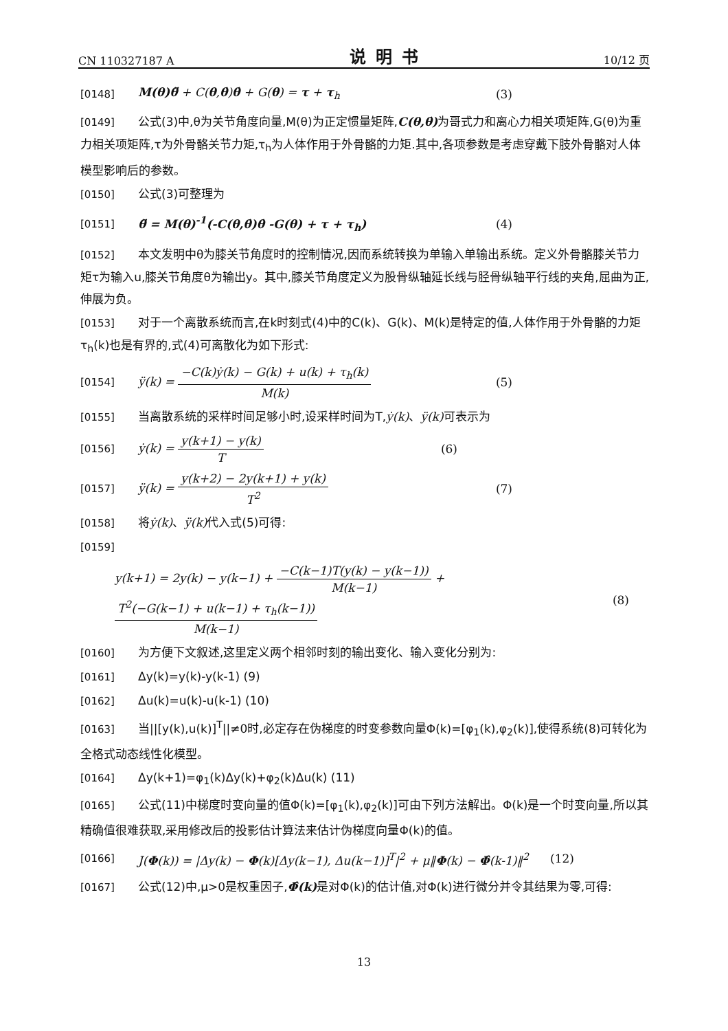CN 110327187 A 说明书 10/12 页
[0148] M(θ)θ̈ + C(θ,θ̇)θ̇ + G(θ) = τ + τ<sub>h</sub> (3)
[0149] 公式(3)中,θ为关节角度向量,M(θ)为正定惯量矩阵,C(θ,θ̇) 为哥式力和离心力相关项矩阵,G(θ)为重力相关项矩阵,τ为外骨骼关节力矩,τ<sub>h</sub>为人体作用于外骨骼的力矩.其中,各项参数是考虑穿戴下肢外骨骼对人体模型影响后的参数。
[0150] 公式(3)可整理为
[0151] θ̈ = M(θ)<sup>-1</sup>(-C(θ,θ̇)θ̇ -G(θ) + τ + τ<sub>h</sub>) (4)
[0152] 本文发明中θ为膝关节角度时的控制情况,因而系统转换为单输入单输出系统。定义外骨骼膝关节力矩τ为输入u,膝关节角度θ为输出y。其中,膝关节角度定义为股骨纵轴延长线与胫骨纵轴平行线的夹角,屈曲为正,伸展为负。
[0153] 对于一个离散系统而言,在k时刻式(4)中的C(k)、G(k)、M(k)是特定的值,人体作用于外骨骼的力矩τ<sub>h</sub>(k)也是有界的,式(4)可离散化为如下形式:
[0154] ÿ(k) = −C(k)ẏ(k) − G(k) + u(k) + τ<sub>h</sub>(k) M(k) (5)
[0155] 当离散系统的采样时间足够小时,设采样时间为T,ẏ(k)、ÿ(k) 可表示为
[0156] ẏ(k) = y(k+1) − y(k) T (6)
[0157] ÿ(k) = y(k+2) − 2y(k+1) + y(k) T<sup>2</sup> (7)
[0158] 将ẏ(k)、ÿ(k) 代入式(5)可得:
[0159]
y(k+1) = 2y(k) − y(k−1) + −C(k−1)T(y(k) − y(k−1)) M(k−1) + T<sup>2</sup>(−G(k−1) + u(k−1) + τ<sub>h</sub>(k−1)) M(k−1) (8)
[0160] 为方便下文叙述,这里定义两个相邻时刻的输出变化、输入变化分别为:
[0161] Δy(k)=y(k)-y(k-1) (9)
[0162] Δu(k)=u(k)-u(k-1) (10)
[0163] 当||[y(k),u(k)]<sup>T</sup>||≠0时,必定存在伪梯度的时变参数向量Φ(k)=[φ<sub>1</sub>(k),φ<sub>2</sub>(k)],使得系统(8)可转化为全格式动态线性化模型。
[0164] Δy(k+1)=φ<sub>1</sub>(k)Δy(k)+φ<sub>2</sub>(k)Δu(k) (11)
[0165] 公式(11)中梯度时变向量的值Φ(k)=[φ<sub>1</sub>(k),φ<sub>2</sub>(k)]可由下列方法解出。Φ(k)是一个时变向量,所以其精确值很难获取,采用修改后的投影估计算法来估计伪梯度向量Φ(k)的值。
[0166] J(Φ(k)) = |Δy(k) − Φ(k)[Δy(k−1), Δu(k−1)]<sup>T</sup>|<sup>2</sup> + μ‖Φ(k) − Φ̂(k-1)‖<sup>2</sup> (12)
[0167] 公式(12)中,μ>0是权重因子,Φ̂(k) 是对Φ(k)的估计值,对Φ(k)进行微分并令其结果为零,可得:
13